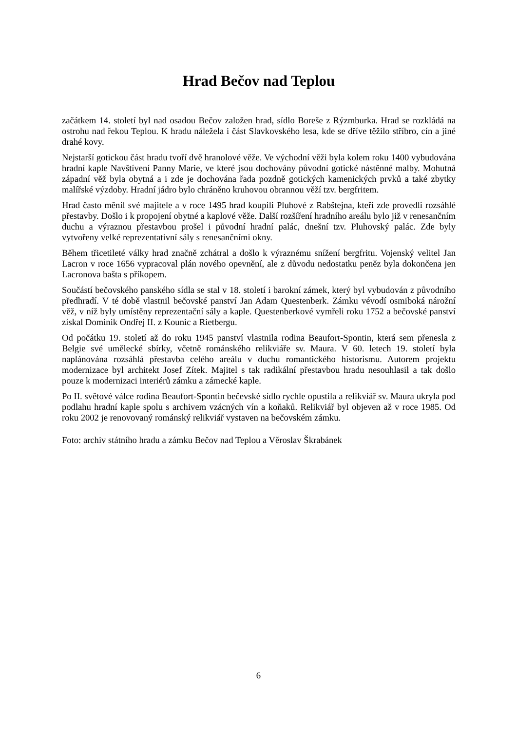Hrad Bečov nad Teplou
začátkem 14. století byl nad osadou Bečov založen hrad, sídlo Boreše z Rýzmburka. Hrad se rozkládá na ostrohu nad řekou Teplou. K hradu náležela i část Slavkovského lesa, kde se dříve těžilo stříbro, cín a jiné drahé kovy.
Nejstarší gotickou část hradu tvoří dvě hranolové věže. Ve východní věži byla kolem roku 1400 vybudována hradní kaple Navštívení Panny Marie, ve které jsou dochovány původní gotické nástěnné malby. Mohutná západní věž byla obytná a i zde je dochována řada pozdně gotických kamenických prvků a také zbytky malířské výzdoby. Hradní jádro bylo chráněno kruhovou obrannou věží tzv. bergfritem.
Hrad často měnil své majitele a v roce 1495 hrad koupili Pluhové z Rabštejna, kteří zde provedli rozsáhlé přestavby. Došlo i k propojení obytné a kaplové věže. Další rozšíření hradního areálu bylo již v renesančním duchu a výraznou přestavbou prošel i původní hradní palác, dnešní tzv. Pluhovský palác. Zde byly vytvořeny velké reprezentativní sály s renesančními okny.
Během třicetileté války hrad značně zchátral a došlo k výraznému snížení bergfritu. Vojenský velitel Jan Lacron v roce 1656 vypracoval plán nového opevnění, ale z důvodu nedostatku peněz byla dokončena jen Lacronova bašta s příkopem.
Součástí bečovského panského sídla se stal v 18. století i barokní zámek, který byl vybudován z původního předhradí. V té době vlastnil bečovské panství Jan Adam Questenberk. Zámku vévodí osmiboká nárožní věž, v níž byly umístěny reprezentační sály a kaple. Questenberkové vymřeli roku 1752 a bečovské panství získal Dominik Ondřej II. z Kounic a Rietbergu.
Od počátku 19. století až do roku 1945 panství vlastnila rodina Beaufort-Spontin, která sem přenesla z Belgie své umělecké sbírky, včetně románského relikviáře sv. Maura. V 60. letech 19. století byla naplánována rozsáhlá přestavba celého areálu v duchu romantického historismu. Autorem projektu modernizace byl architekt Josef Zítek. Majitel s tak radikální přestavbou hradu nesouhlasil a tak došlo pouze k modernizaci interiérů zámku a zámecké kaple.
Po II. světové válce rodina Beaufort-Spontin bečevské sídlo rychle opustila a relikviář sv. Maura ukryla pod podlahu hradní kaple spolu s archivem vzácných vín a koňaků. Relikviář byl objeven až v roce 1985. Od roku 2002 je renovovaný románský relikviář vystaven na bečovském zámku.
Foto: archiv státního hradu a zámku Bečov nad Teplou a Věroslav Škrabánek
6